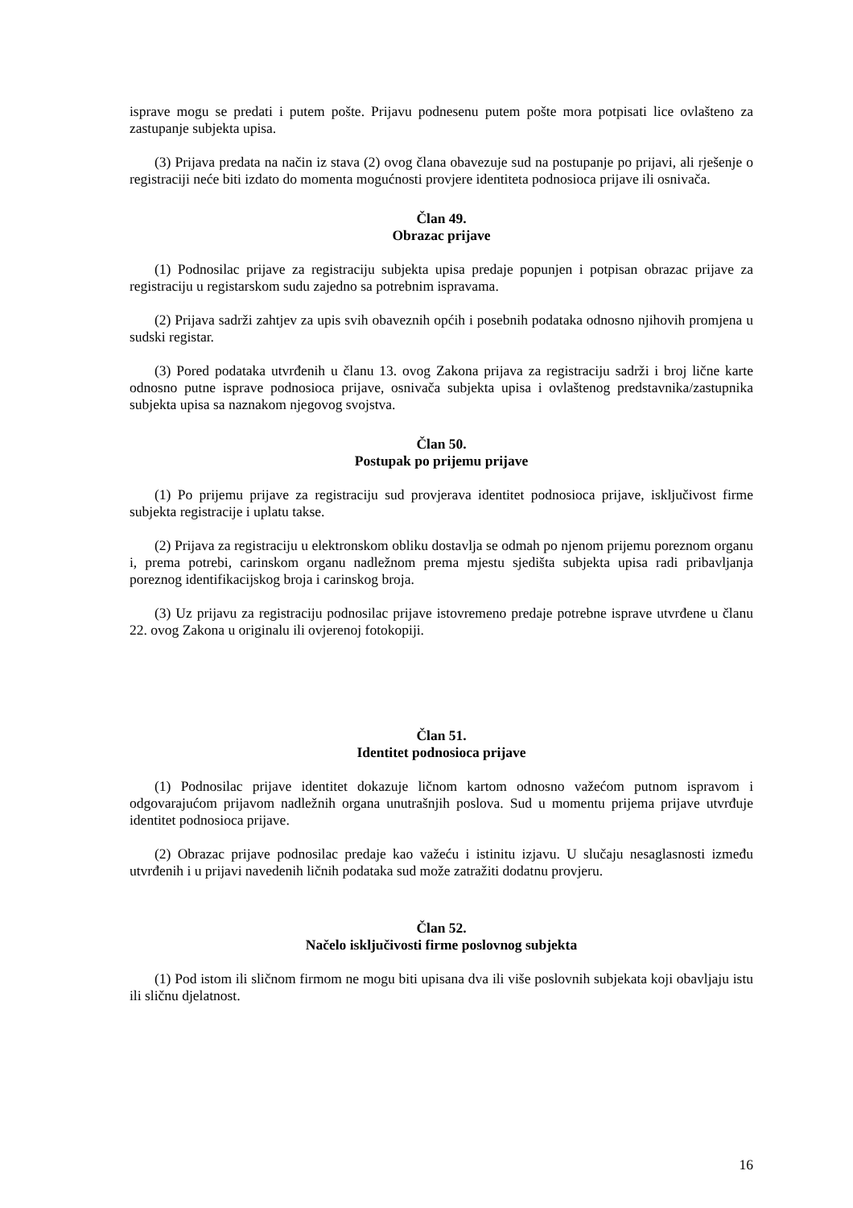isprave mogu se predati i putem pošte. Prijavu podnesenu putem pošte mora potpisati lice ovlašteno za zastupanje subjekta upisa.
(3) Prijava predata na način iz stava (2) ovog člana obavezuje sud na postupanje po prijavi, ali rješenje o registraciji neće biti izdato do momenta mogućnosti provjere identiteta podnosioca prijave ili osnivača.
Član 49.
Obrazac prijave
(1) Podnosilac prijave za registraciju subjekta upisa predaje popunjen i potpisan obrazac prijave za registraciju u registarskom sudu zajedno sa potrebnim ispravama.
(2) Prijava sadrži zahtjev za upis svih obaveznih općih i posebnih podataka odnosno njihovih promjena u sudski registar.
(3) Pored podataka utvrđenih u članu 13. ovog Zakona prijava za registraciju sadrži i broj lične karte odnosno putne isprave podnosioca prijave, osnivača subjekta upisa i ovlaštenog predstavnika/zastupnika subjekta upisa sa naznakom njegovog svojstva.
Član 50.
Postupak po prijemu prijave
(1) Po prijemu prijave za registraciju sud provjerava identitet podnosioca prijave, isključivost firme subjekta registracije i uplatu takse.
(2) Prijava za registraciju u elektronskom obliku dostavlja se odmah po njenom prijemu poreznom organu i, prema potrebi, carinskom organu nadležnom prema mjestu sjedišta subjekta upisa radi pribavljanja poreznog identifikacijskog broja i carinskog broja.
(3) Uz prijavu za registraciju podnosilac prijave istovremeno predaje potrebne isprave utvrđene u članu 22. ovog Zakona u originalu ili ovjerenoj fotokopiji.
Član 51.
Identitet podnosioca prijave
(1) Podnosilac prijave identitet dokazuje ličnom kartom odnosno važećom putnom ispravom i odgovarajućom prijavom nadležnih organa unutrašnjih poslova. Sud u momentu prijema prijave utvrđuje identitet podnosioca prijave.
(2) Obrazac prijave podnosilac predaje kao važeću i istinitu izjavu. U slučaju nesaglasnosti između utvrđenih i u prijavi navedenih ličnih podataka sud može zatražiti dodatnu provjeru.
Član 52.
Načelo isključivosti firme poslovnog subjekta
(1) Pod istom ili sličnom firmom ne mogu biti upisana dva ili više poslovnih subjekata koji obavljaju istu ili sličnu djelatnost.
16